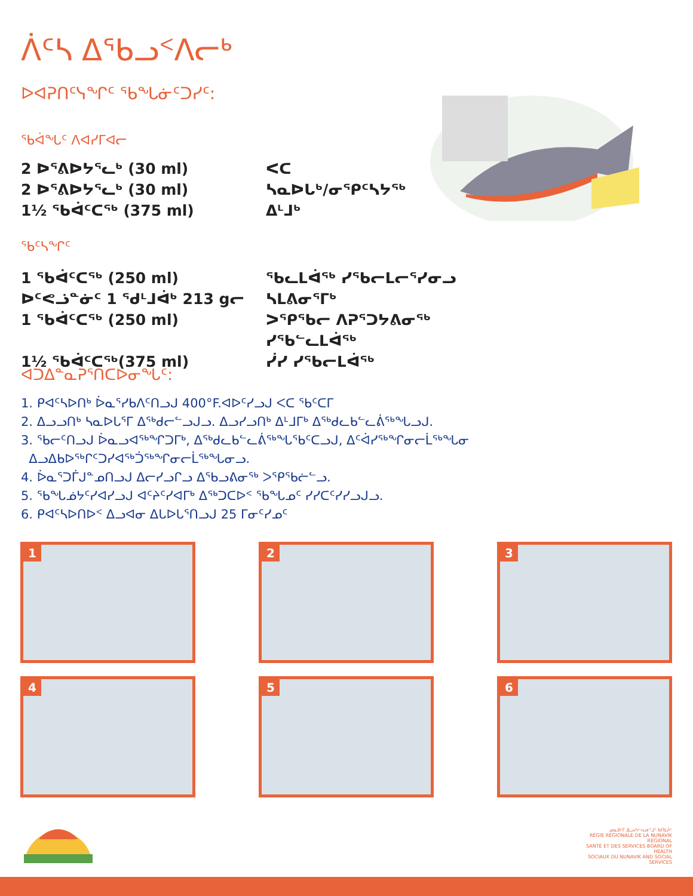ᐲᑦᓴ ᐃᖃᓗᑉᐱᓕᒃ
ᐅᐊᕈᑎᑦᓭᖏᑦ ᖃᖓᓃᑦᑐᓯᑦ:
ᖃᐋᖓᑦ ᐱᐊᓯᒥᐊᓕ
2 ᐅᕐᕕᐅᔭᕐᓚᒃ (30 ml)
ᐸᑕ
2 ᐅᕐᕕᐅᔭᕐᓚᒃ (30 ml)
ᓴᓇᐅᒐᒃ/ᓂᕿᑦᓴᔭᖅ
1½ ᖃᐋᑦᑕᖅ (375 ml)
ᐃᒻᒧᒃ
ᖃᑦᓴᖏᑦ
1 ᖃᐋᑦᑕᖅ (250 ml)
ᖃᓚᒪᐋᖅ ᓯᖃᓕᒪᓕᕐᓯᓂᓗ
ᐅᑦᕙᓘᓐᓃᑦ 1 ᖁᒻᒧᐋᒃ 213 gᓕ
ᓴᒪᕕᓂᕐᒥᒃ
1 ᖃᐋᑦᑕᖅ (250 ml)
ᐳᕿᖃᓕ ᐱᕈᕐᑐᔭᕕᓂᖅ ᓯᖃᓪᓚᒪᐋᖅ
1½ ᖃᐋᑦᑕᖅ(375 ml)
ᓰᓯ ᓯᖃᓕᒪᐋᖅ
ᐊᑐᐃᓐᓇᕈᕐᑎᑕᐅᓂᖓᑦ:
1. ᑭᐊᑦᓴᐅᑎᒃ ᐆᓇᕐᓯᑲᐱᑦᑎᓗᒍ 400°F.ᐊᐅᑦᓯᓗᒍ ᐸᑕ ᖃᑦᑕᒥ
2. ᐃᓗᓗᑎᒃ ᓴᓇᐅᒐᕐᒥ ᐃᖅᑯᓕᓪᓗᒍᓗ. ᐃᓗᓯᓗᑎᒃ ᐃᒻᒧᒥᒃ ᐃᖅᑯᓚᑲᓪᓚᕖᖅᖓᓗᒍ.
3. ᖃᓕᑦᑎᓗᒍ ᐆᓇᓗᐊᖅᖏᑐᒥᒃ, ᐃᖅᑯᓚᑲᓪᓚᕖᖅᖓᖃᑦᑕᓗᒍ, ᐃᑦᐋᓯᖅᖏᓂᓕᒫᖅᖓᓂ
ᐃᓗᐃᑲᐅᖅᒋᑦᑐᓯᐊᖅᑑᖅᖏᓂᓕᒫᖅᖓᓂᓗ.
4. ᐆᓇᕐᑐᒦᒍᓐᓄᑎᓗᒍ ᐃᓕᓯᓗᒋᓗ ᐃᖃᓗᕕᓂᖅ ᐳᕿᖃᓖᓪᓗ.
5. ᖃᖓᓅᔭᑦᓯᐊᓯᓗᒍ ᐊᑦᔨᑦᓯᐊᒥᒃ ᐃᖅᑐᑕᐅᑉ ᖃᖓᓄᑦ ᓯᓯᑕᑦᓯᓯᓗᒍᓗ.
6. ᑭᐊᑦᓴᐅᑎᐅᑉ ᐃᓗᐊᓂ ᐃᒐᐅᒐᕐᑎᓗᒍ 25 ᒥᓂᑦᓯᓄᑦ
1
2
3
4
5
6
ᓄᓇᕕᒻᒥ ᐃᓗᓯᓕᕆᓂᕐᒧᑦ ᑲᑎᒪᔩᑦ
RÉGIE RÉGIONALE DE LA NUNAVIK REGIONAL
SANTÉ ET DES SERVICES BOARD OF HEALTH
SOCIAUX DU NUNAVIK AND SOCIAL SERVICES